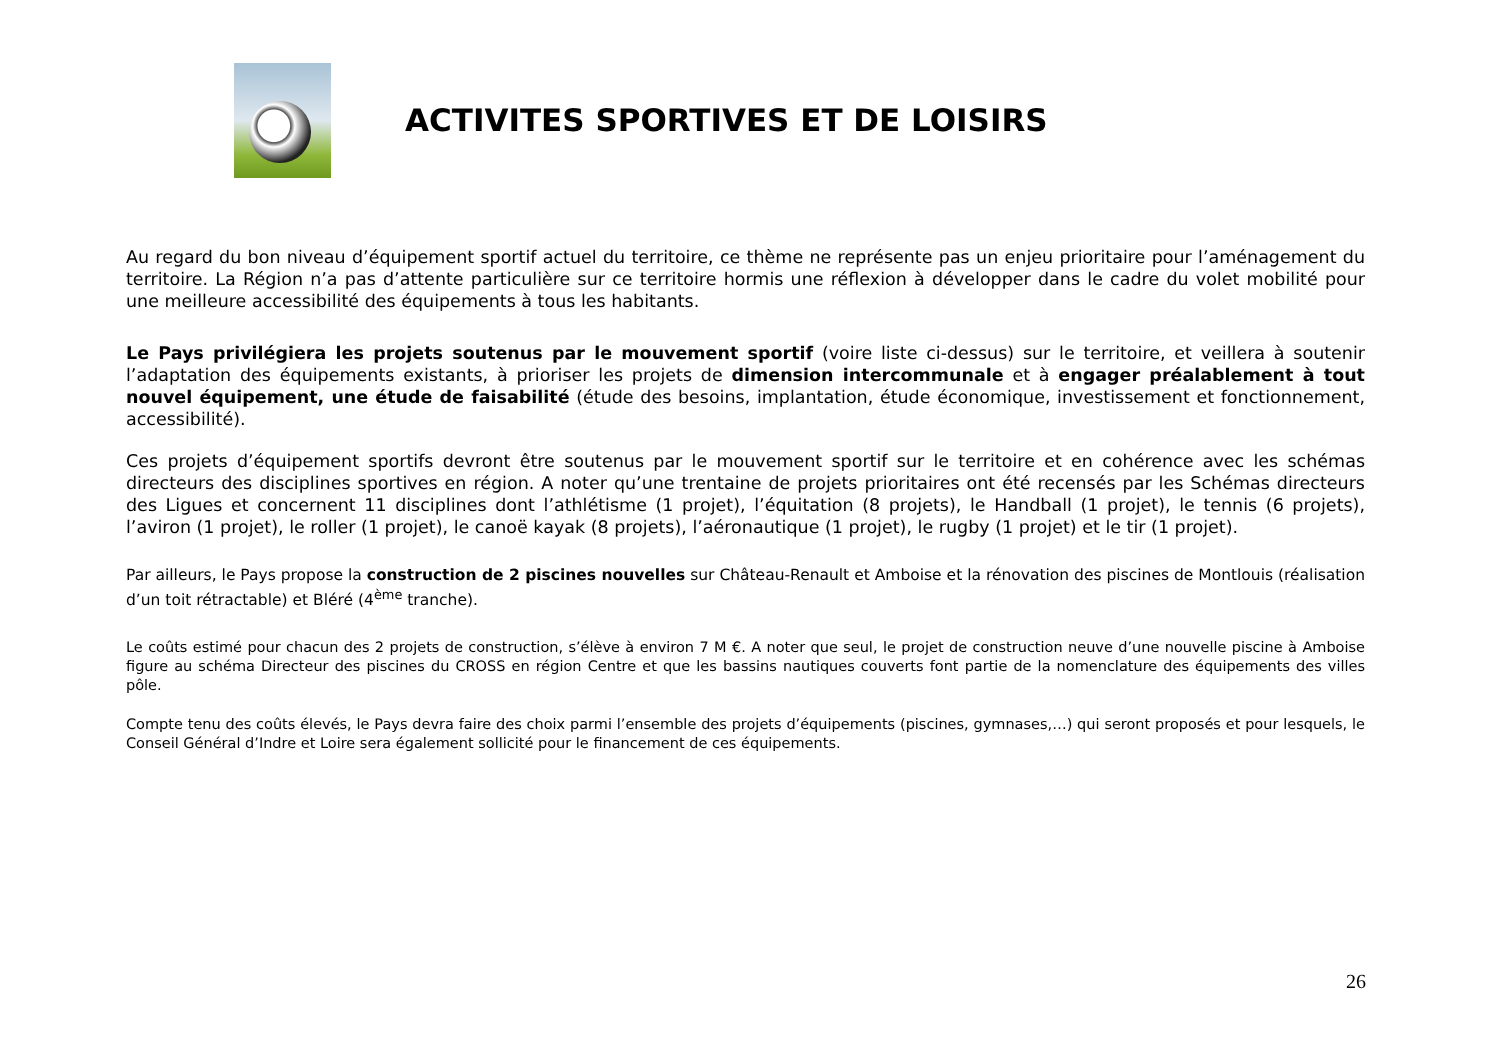ACTIVITES SPORTIVES ET DE LOISIRS
Au regard du bon niveau d’équipement sportif actuel du territoire, ce thème ne représente pas un enjeu prioritaire pour l’aménagement du territoire. La Région n’a pas d’attente particulière sur ce territoire hormis une réflexion à développer dans le cadre du volet mobilité pour une meilleure accessibilité des équipements à tous les habitants.
Le Pays privilégiera les projets soutenus par le mouvement sportif (voire liste ci-dessus) sur le territoire, et veillera à soutenir l’adaptation des équipements existants, à prioriser les projets de dimension intercommunale et à engager préalablement à tout nouvel équipement, une étude de faisabilité (étude des besoins, implantation, étude économique, investissement et fonctionnement, accessibilité).
Ces projets d’équipement sportifs devront être soutenus par le mouvement sportif sur le territoire et en cohérence avec les schémas directeurs des disciplines sportives en région. A noter qu’une trentaine de projets prioritaires ont été recensés par les Schémas directeurs des Ligues et concernent 11 disciplines dont l’athlétisme (1 projet), l’équitation (8 projets), le Handball (1 projet), le tennis (6 projets), l’aviron (1 projet), le roller (1 projet), le canoë kayak (8 projets), l’aéronautique (1 projet), le rugby (1 projet) et le tir (1 projet).
Par ailleurs, le Pays propose la construction de 2 piscines nouvelles sur Château-Renault et Amboise et la rénovation des piscines de Montlouis (réalisation d’un toit rétractable) et Bléré (4<sup>ème</sup> tranche).
Le coûts estimé pour chacun des 2 projets de construction, s’élève à environ 7 M €. A noter que seul, le projet de construction neuve d’une nouvelle piscine à Amboise figure au schéma Directeur des piscines du CROSS en région Centre et que les bassins nautiques couverts font partie de la nomenclature des équipements des villes pôle.
Compte tenu des coûts élevés, le Pays devra faire des choix parmi l’ensemble des projets d’équipements (piscines, gymnases,…) qui seront proposés et pour lesquels, le Conseil Général d’Indre et Loire sera également sollicité pour le financement de ces équipements.
26